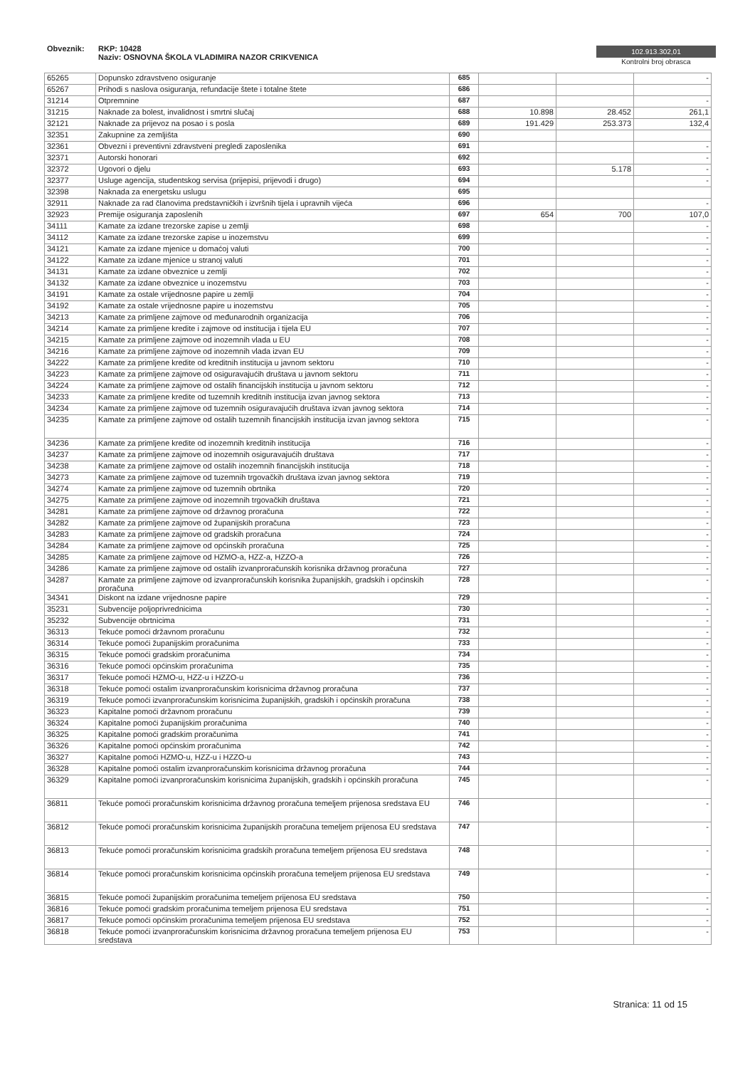Obveznik: RKP: 10428
Naziv: OSNOVNA ŠKOLA VLADIMIRA NAZOR CRIKVENICA
102.913.302,01
Kontrolni broj obrasca
| 65265 | Dopunsko zdravstveno osiguranje | 685 | | | - |
| 65267 | Prihodi s naslova osiguranja, refundacije štete i totalne štete | 686 | | | |
| 31214 | Otpremnine | 687 | | | - |
| 31215 | Naknade za bolest, invalidnost i smrtni slučaj | 688 | 10.898 | 28.452 | 261,1 |
| 32121 | Naknade za prijevoz na posao i s posla | 689 | 191.429 | 253.373 | 132,4 |
| 32351 | Zakupnine za zemljišta | 690 | | | |
| 32361 | Obvezni i preventivni zdravstveni pregledi zaposlenika | 691 | | | - |
| 32371 | Autorski honorari | 692 | | | - |
| 32372 | Ugovori o djelu | 693 | | 5.178 | - |
| 32377 | Usluge agencija, studentskog servisa (prijepisi, prijevodi i drugo) | 694 | | | - |
| 32398 | Naknada za energetsku uslugu | 695 | | | |
| 32911 | Naknade za rad članovima predstavničkih i izvršnih tijela i upravnih vijeća | 696 | | | - |
| 32923 | Premije osiguranja zaposlenih | 697 | 654 | 700 | 107,0 |
| 34111 | Kamate za izdane trezorske zapise u zemlji | 698 | | | - |
| 34112 | Kamate za izdane trezorske zapise u inozemstvu | 699 | | | - |
| 34121 | Kamate za izdane mjenice u domaćoj valuti | 700 | | | - |
| 34122 | Kamate za izdane mjenice u stranoj valuti | 701 | | | - |
| 34131 | Kamate za izdane obveznice u zemlji | 702 | | | - |
| 34132 | Kamate za izdane obveznice u inozemstvu | 703 | | | - |
| 34191 | Kamate za ostale vrijednosne papire u zemlji | 704 | | | - |
| 34192 | Kamate za ostale vrijednosne papire u inozemstvu | 705 | | | - |
| 34213 | Kamate za primljene zajmove od međunarodnih organizacija | 706 | | | - |
| 34214 | Kamate za primljene kredite i zajmove od institucija i tijela EU | 707 | | | - |
| 34215 | Kamate za primljene zajmove od inozemnih vlada u EU | 708 | | | - |
| 34216 | Kamate za primljene zajmove od inozemnih vlada izvan EU | 709 | | | - |
| 34222 | Kamate za primljene kredite od kreditnih institucija u javnom sektoru | 710 | | | - |
| 34223 | Kamate za primljene zajmove od osiguravajućih društava u javnom sektoru | 711 | | | - |
| 34224 | Kamate za primljene zajmove od ostalih financijskih institucija u javnom sektoru | 712 | | | - |
| 34233 | Kamate za primljene kredite od tuzemnih kreditnih institucija izvan javnog sektora | 713 | | | - |
| 34234 | Kamate za primljene zajmove od tuzemnih osiguravajućih društava izvan javnog sektora | 714 | | | - |
| 34235 | Kamate za primljene zajmove od ostalih tuzemnih financijskih institucija izvan javnog sektora | 715 | | | - |
| 34236 | Kamate za primljene kredite od inozemnih kreditnih institucija | 716 | | | - |
| 34237 | Kamate za primljene zajmove od inozemnih osiguravajućih društava | 717 | | | - |
| 34238 | Kamate za primljene zajmove od ostalih inozemnih financijskih institucija | 718 | | | - |
| 34273 | Kamate za primljene zajmove od tuzemnih trgovačkih društava izvan javnog sektora | 719 | | | - |
| 34274 | Kamate za primljene zajmove od tuzemnih obrtnika | 720 | | | - |
| 34275 | Kamate za primljene zajmove od inozemnih trgovačkih društava | 721 | | | - |
| 34281 | Kamate za primljene zajmove od državnog proračuna | 722 | | | - |
| 34282 | Kamate za primljene zajmove od županijskih proračuna | 723 | | | - |
| 34283 | Kamate za primljene zajmove od gradskih proračuna | 724 | | | - |
| 34284 | Kamate za primljene zajmove od općinskih proračuna | 725 | | | - |
| 34285 | Kamate za primljene zajmove od HZMO-a, HZZ-a, HZZO-a | 726 | | | - |
| 34286 | Kamate za primljene zajmove od ostalih izvanproračunskih korisnika državnog proračuna | 727 | | | - |
| 34287 | Kamate za primljene zajmove od izvanproračunskih korisnika županijskih, gradskih i općinskih proračuna | 728 | | | - |
| 34341 | Diskont na izdane vrijednosne papire | 729 | | | - |
| 35231 | Subvencije poljoprivrednicima | 730 | | | - |
| 35232 | Subvencije obrtnicima | 731 | | | - |
| 36313 | Tekuće pomoći državnom proračunu | 732 | | | - |
| 36314 | Tekuće pomoći županijskim proračunima | 733 | | | - |
| 36315 | Tekuće pomoći gradskim proračunima | 734 | | | - |
| 36316 | Tekuće pomoći općinskim proračunima | 735 | | | - |
| 36317 | Tekuće pomoći HZMO-u, HZZ-u i HZZO-u | 736 | | | - |
| 36318 | Tekuće pomoći ostalim izvanproračunskim korisnicima državnog proračuna | 737 | | | - |
| 36319 | Tekuće pomoći izvanproračunskim korisnicima županijskih, gradskih i općinskih proračuna | 738 | | | - |
| 36323 | Kapitalne pomoći državnom proračunu | 739 | | | - |
| 36324 | Kapitalne pomoći županijskim proračunima | 740 | | | - |
| 36325 | Kapitalne pomoći gradskim proračunima | 741 | | | - |
| 36326 | Kapitalne pomoći općinskim proračunima | 742 | | | - |
| 36327 | Kapitalne pomoći HZMO-u, HZZ-u i HZZO-u | 743 | | | - |
| 36328 | Kapitalne pomoći ostalim izvanproračunskim korisnicima državnog proračuna | 744 | | | - |
| 36329 | Kapitalne pomoći izvanproračunskim korisnicima županijskih, gradskih i općinskih proračuna | 745 | | | - |
| 36811 | Tekuće pomoći proračunskim korisnicima državnog proračuna temeljem prijenosa sredstava EU | 746 | | | - |
| 36812 | Tekuće pomoći proračunskim korisnicima županijskih proračuna temeljem prijenosa EU sredstava | 747 | | | - |
| 36813 | Tekuće pomoći proračunskim korisnicima gradskih proračuna temeljem prijenosa EU sredstava | 748 | | | - |
| 36814 | Tekuće pomoći proračunskim korisnicima općinskih proračuna temeljem prijenosa EU sredstava | 749 | | | - |
| 36815 | Tekuće pomoći županijskim proračunima temeljem prijenosa EU sredstava | 750 | | | - |
| 36816 | Tekuće pomoći gradskim proračunima temeljem prijenosa EU sredstava | 751 | | | - |
| 36817 | Tekuće pomoći općinskim proračunima temeljem prijenosa EU sredstava | 752 | | | - |
| 36818 | Tekuće pomoći izvanproračunskim korisnicima državnog proračuna temeljem prijenosa EU sredstava | 753 | | | - |
Stranica: 11 od 15